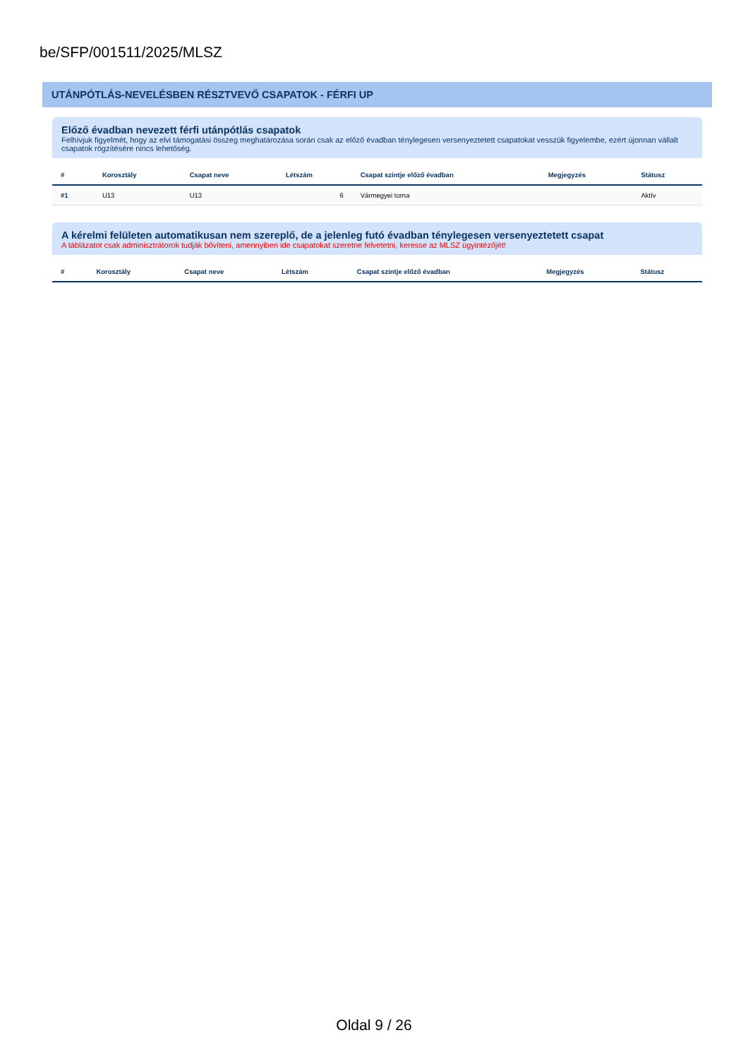be/SFP/001511/2025/MLSZ
UTÁNPÓTLÁS-NEVELÉSBEN RÉSZTVEVŐ CSAPATOK - FÉRFI UP
Előző évadban nevezett férfi utánpótlás csapatok
Felhívjuk figyelmét, hogy az elvi támogatási összeg meghatározása során csak az előző évadban ténylegesen versenyeztetett csapatokat vesszük figyelembe, ezért újonnan vállalt csapatok rögzítésére nincs lehetőség.
| # | Korosztály | Csapat neve | Létszám | Csapat szintje előző évadban | Megjegyzés | Státusz |
| --- | --- | --- | --- | --- | --- | --- |
| #1 | U13 | U13 | 6 | Vármegyei torna | | Aktív |
A kérelmi felületen automatikusan nem szereplő, de a jelenleg futó évadban ténylegesen versenyeztetett csapat
A táblázatot csak adminisztrátorok tudják bővíteni, amennyiben ide csapatokat szeretne felvetetni, keresse az MLSZ ügyintézőjét!
| # | Korosztály | Csapat neve | Létszám | Csapat szintje előző évadban | Megjegyzés | Státusz |
| --- | --- | --- | --- | --- | --- | --- |
Oldal 9 / 26